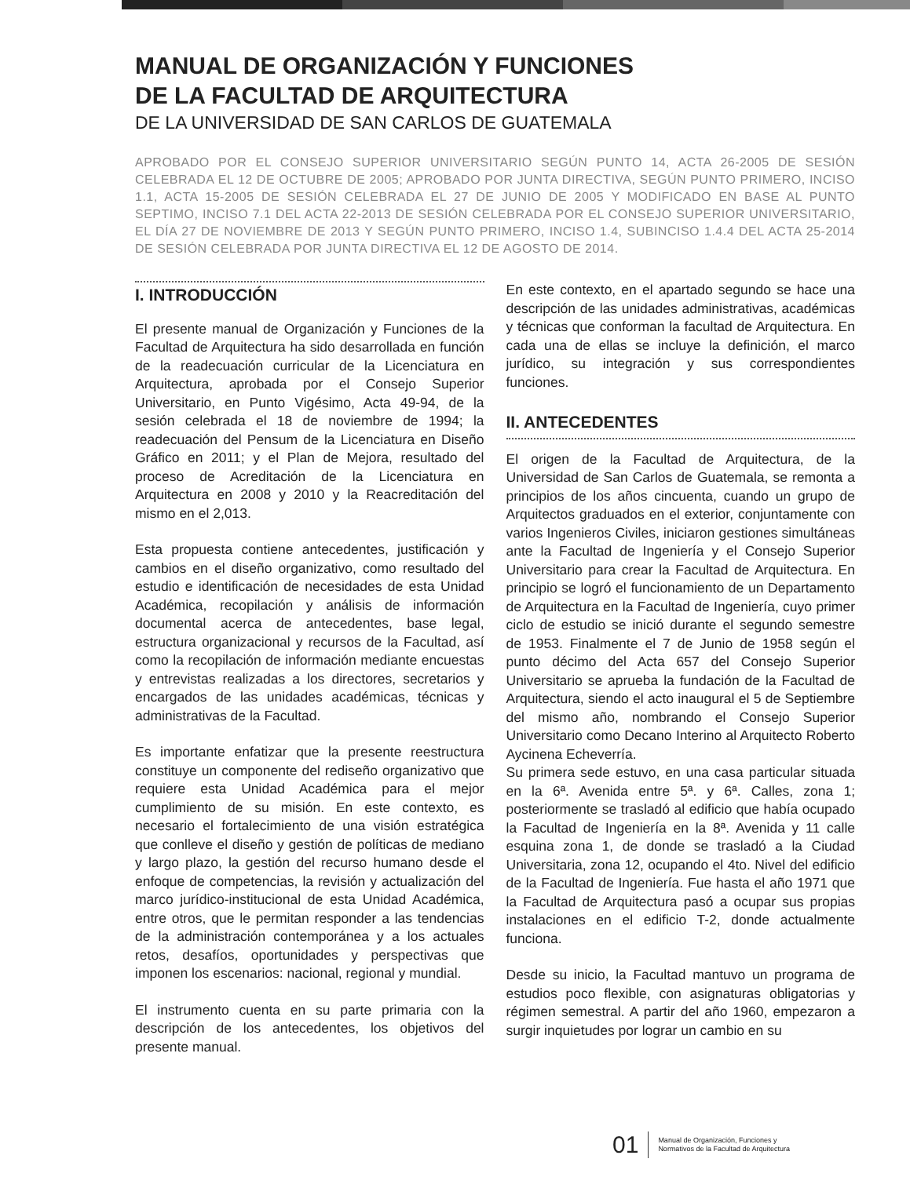MANUAL DE ORGANIZACIÓN Y FUNCIONES
DE LA FACULTAD DE ARQUITECTURA
DE LA UNIVERSIDAD DE SAN CARLOS DE GUATEMALA
APROBADO POR EL CONSEJO SUPERIOR UNIVERSITARIO SEGÚN PUNTO 14, ACTA 26-2005 DE SESIÓN CELEBRADA EL 12 DE OCTUBRE DE 2005; APROBADO POR JUNTA DIRECTIVA, SEGÚN PUNTO PRIMERO, INCISO 1.1, ACTA 15-2005 DE SESIÓN CELEBRADA EL 27 DE JUNIO DE 2005 Y MODIFICADO EN BASE AL PUNTO SEPTIMO, INCISO 7.1 DEL ACTA 22-2013 DE SESIÓN CELEBRADA POR EL CONSEJO SUPERIOR UNIVERSITARIO, EL DÍA 27 DE NOVIEMBRE DE 2013 Y SEGÚN PUNTO PRIMERO, INCISO 1.4, SUBINCISO 1.4.4 DEL ACTA 25-2014 DE SESIÓN CELEBRADA POR JUNTA DIRECTIVA EL 12 DE AGOSTO DE 2014.
I. INTRODUCCIÓN
El presente manual de Organización y Funciones de la Facultad de Arquitectura ha sido desarrollada en función de la readecuación curricular de la Licenciatura en Arquitectura, aprobada por el Consejo Superior Universitario, en Punto Vigésimo, Acta 49-94, de la sesión celebrada el 18 de noviembre de 1994; la readecuación del Pensum de la Licenciatura en Diseño Gráfico en 2011; y el Plan de Mejora, resultado del proceso de Acreditación de la Licenciatura en Arquitectura en 2008 y 2010 y la Reacreditación del mismo en el 2,013.
Esta propuesta contiene antecedentes, justificación y cambios en el diseño organizativo, como resultado del estudio e identificación de necesidades de esta Unidad Académica, recopilación y análisis de información documental acerca de antecedentes, base legal, estructura organizacional y recursos de la Facultad, así como la recopilación de información mediante encuestas y entrevistas realizadas a los directores, secretarios y encargados de las unidades académicas, técnicas y administrativas de la Facultad.
Es importante enfatizar que la presente reestructura constituye un componente del rediseño organizativo que requiere esta Unidad Académica para el mejor cumplimiento de su misión. En este contexto, es necesario el fortalecimiento de una visión estratégica que conlleve el diseño y gestión de políticas de mediano y largo plazo, la gestión del recurso humano desde el enfoque de competencias, la revisión y actualización del marco jurídico-institucional de esta Unidad Académica, entre otros, que le permitan responder a las tendencias de la administración contemporánea y a los actuales retos, desafíos, oportunidades y perspectivas que imponen los escenarios: nacional, regional y mundial.
El instrumento cuenta en su parte primaria con la descripción de los antecedentes, los objetivos del presente manual.
En este contexto, en el apartado segundo se hace una descripción de las unidades administrativas, académicas y técnicas que conforman la facultad de Arquitectura. En cada una de ellas se incluye la definición, el marco jurídico, su integración y sus correspondientes funciones.
II. ANTECEDENTES
El origen de la Facultad de Arquitectura, de la Universidad de San Carlos de Guatemala, se remonta a principios de los años cincuenta, cuando un grupo de Arquitectos graduados en el exterior, conjuntamente con varios Ingenieros Civiles, iniciaron gestiones simultáneas ante la Facultad de Ingeniería y el Consejo Superior Universitario para crear la Facultad de Arquitectura. En principio se logró el funcionamiento de un Departamento de Arquitectura en la Facultad de Ingeniería, cuyo primer ciclo de estudio se inició durante el segundo semestre de 1953. Finalmente el 7 de Junio de 1958 según el punto décimo del Acta 657 del Consejo Superior Universitario se aprueba la fundación de la Facultad de Arquitectura, siendo el acto inaugural el 5 de Septiembre del mismo año, nombrando el Consejo Superior Universitario como Decano Interino al Arquitecto Roberto Aycinena Echeverría.
Su primera sede estuvo, en una casa particular situada en la 6ª. Avenida entre 5ª. y 6ª. Calles, zona 1; posteriormente se trasladó al edificio que había ocupado la Facultad de Ingeniería en la 8ª. Avenida y 11 calle esquina zona 1, de donde se trasladó a la Ciudad Universitaria, zona 12, ocupando el 4to. Nivel del edificio de la Facultad de Ingeniería. Fue hasta el año 1971 que la Facultad de Arquitectura pasó a ocupar sus propias instalaciones en el edificio T-2, donde actualmente funciona.
Desde su inicio, la Facultad mantuvo un programa de estudios poco flexible, con asignaturas obligatorias y régimen semestral. A partir del año 1960, empezaron a surgir inquietudes por lograr un cambio en su
01
Manual de Organización, Funciones y
Normativos de la Facultad de Arquitectura